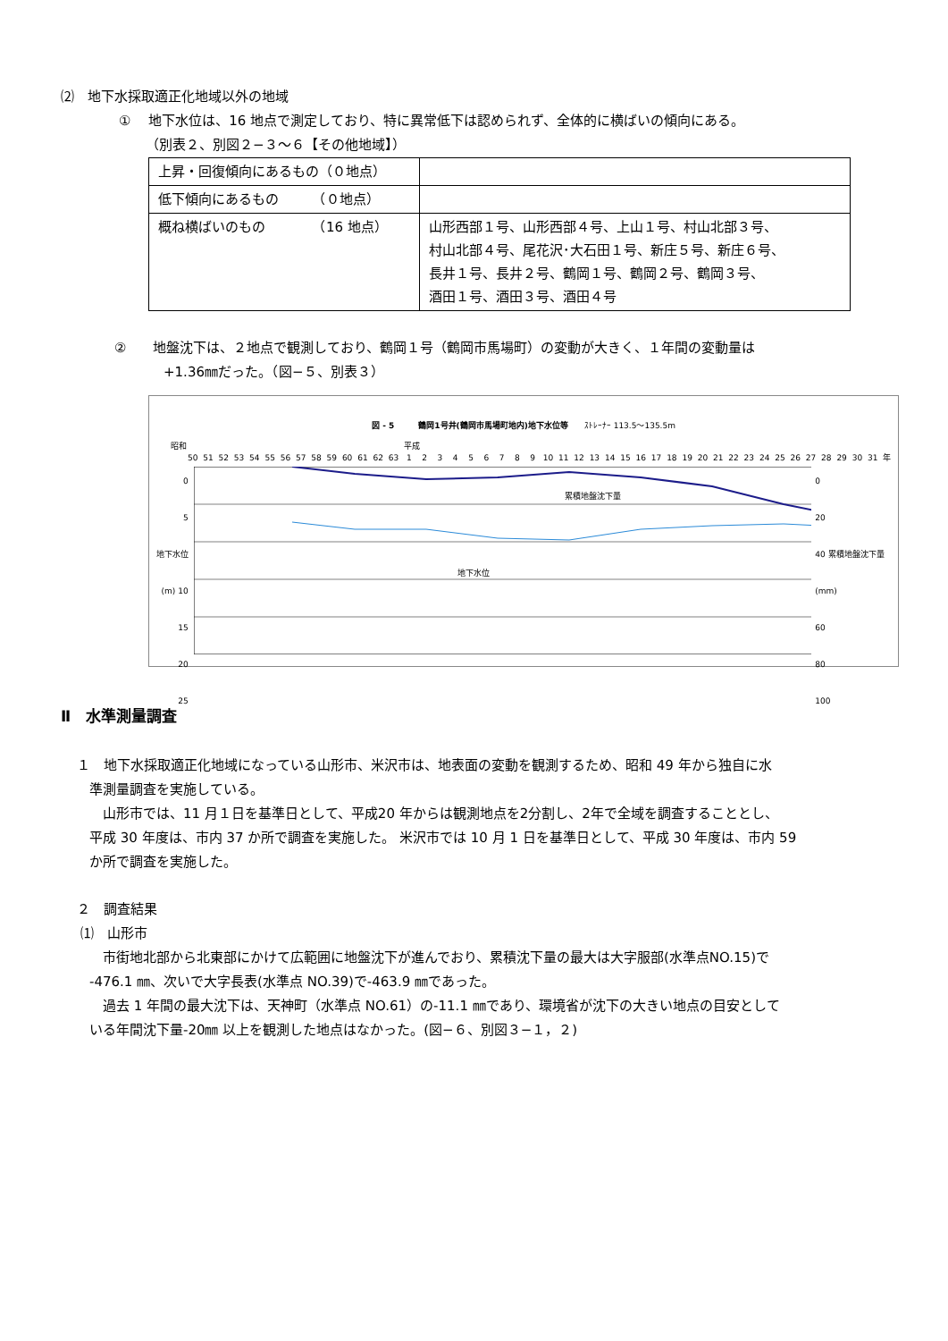⑵　地下水採取適正化地域以外の地域
①　 地下水位は、16 地点で測定しており、特に異常低下は認められず、全体的に横ばいの傾向にある。
（別表２、別図２−３〜６【その他地域】）
| 上昇・回復傾向にあるもの（０地点） | |
| 低下傾向にあるもの （０地点） | |
| 概ね横ばいのもの （16 地点） | 山形西部１号、山形西部４号、上山１号、村山北部３号、 村山北部４号、尾花沢･大石田１号、新庄５号、新庄６号、 長井１号、長井２号、鶴岡１号、鶴岡２号、鶴岡３号、 酒田１号、酒田３号、酒田４号 |
②　　地盤沈下は、２地点で観測しており、鶴岡１号（鶴岡市馬場町）の変動が大きく、１年間の変動量は
+1.36㎜だった。（図−５、別表３）
図 - 5　　　鶴岡1号井(鶴岡市馬場町地内)地下水位等　　ｽﾄﾚｰﾅｰ 113.5〜135.5m
昭和　　　　　　　　　　　　　　　　　　　　　　　　　　　平成
50 51 52 53 54 55 56 57 58 59 60 61 62 63 123456789 10 11 12 13 14 15 16 17 18 19 20 21 22 23 24 25 26 27 28 29 30 31 年
0
5
地下水位(m) 10
15
20
25
累積地盤沈下量
地下水位
0
20
40 累積地盤沈下量(mm)
60
80
100
Ⅱ　水準測量調査
１　地下水採取適正化地域になっている山形市、米沢市は、地表面の変動を観測するため、昭和 49 年から独自に水
準測量調査を実施している。
　山形市では、11 月１日を基準日として、平成20 年からは観測地点を2分割し、2年で全域を調査することとし、
平成 30 年度は、市内 37 か所で調査を実施した。 米沢市では 10 月 1 日を基準日として、平成 30 年度は、市内 59
か所で調査を実施した。
２　調査結果
⑴　山形市
　市街地北部から北東部にかけて広範囲に地盤沈下が進んでおり、累積沈下量の最大は大字服部(水準点NO.15)で
-476.1 ㎜、次いで大字長表(水準点 NO.39)で-463.9 ㎜であった。
　過去 1 年間の最大沈下は、天神町（水準点 NO.61）の-11.1 ㎜であり、環境省が沈下の大きい地点の目安として
いる年間沈下量-20㎜ 以上を観測した地点はなかった。(図−６、別図３−１，２)